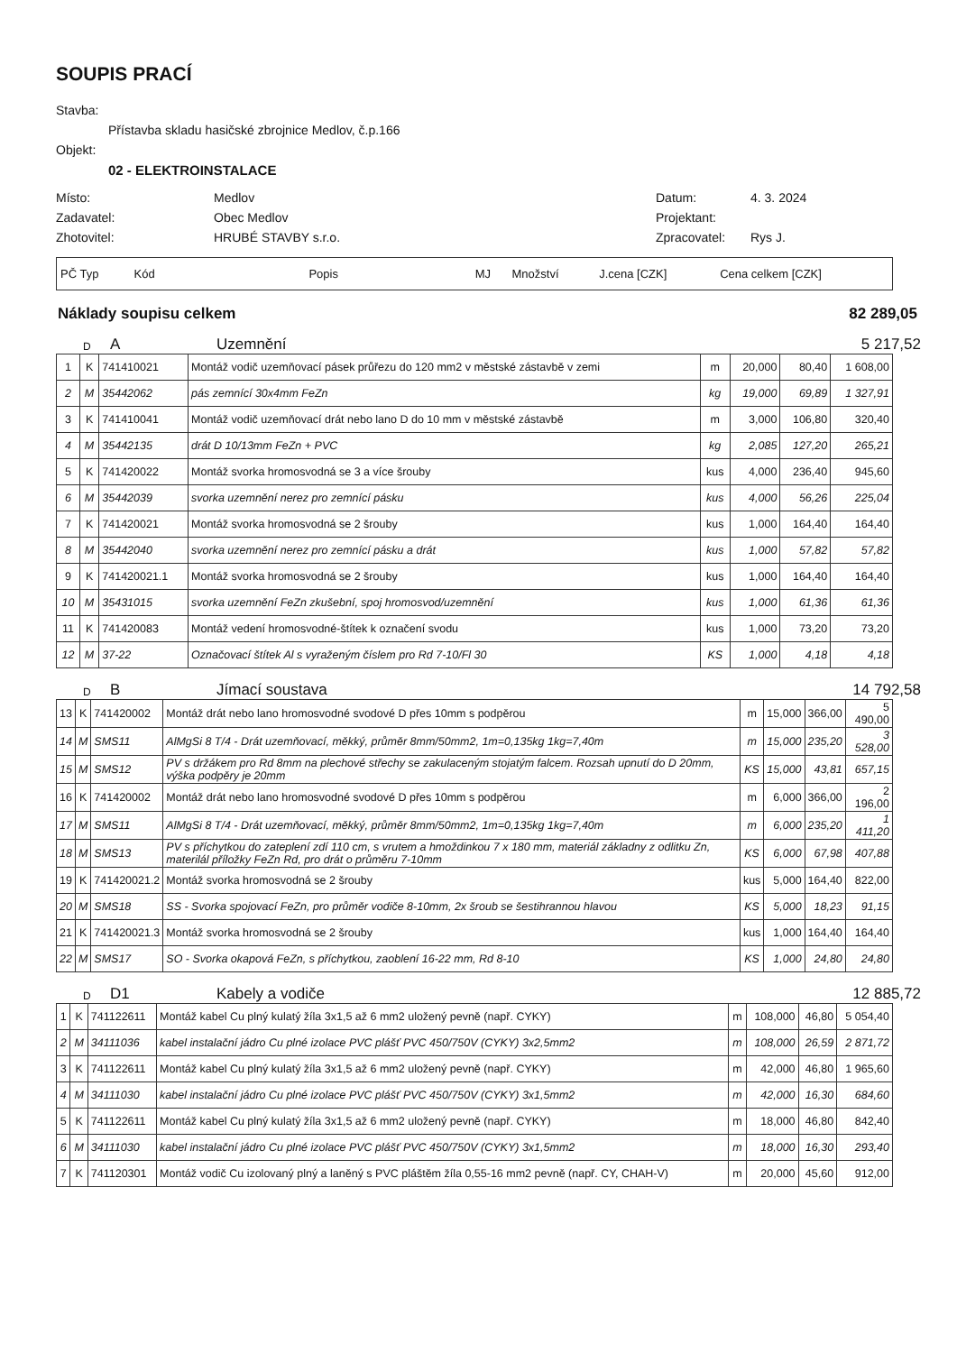SOUPIS PRACÍ
Stavba:
Přístavba skladu hasičské zbrojnice Medlov, č.p.166
Objekt:
02 - ELEKTROINSTALACE
Místo:
Medlov
Datum:
4. 3. 2024
Zadavatel:
Obec Medlov
Projektant:
Zhotovitel:
HRUBÉ STAVBY s.r.o.
Zpracovatel:
Rys J.
| PČ Typ | Kód | Popis | MJ | Množství | J.cena [CZK] | Cena celkem [CZK] |
Náklady soupisu celkem 82 289,05
D A Uzemnění 5 217,52
| 1 | K | 741410021 | Montáž vodič uzemňovací pásek průřezu do 120 mm2 v městské zástavbě v zemi | m | 20,000 | 80,40 | 1 608,00 |
| 2 | M | 35442062 | pás zemnící 30x4mm FeZn | kg | 19,000 | 69,89 | 1 327,91 |
| 3 | K | 741410041 | Montáž vodič uzemňovací drát nebo lano D do 10 mm v městské zástavbě | m | 3,000 | 106,80 | 320,40 |
| 4 | M | 35442135 | drát D 10/13mm FeZn + PVC | kg | 2,085 | 127,20 | 265,21 |
| 5 | K | 741420022 | Montáž svorka hromosvodná se 3 a více šrouby | kus | 4,000 | 236,40 | 945,60 |
| 6 | M | 35442039 | svorka uzemnění nerez pro zemnící pásku | kus | 4,000 | 56,26 | 225,04 |
| 7 | K | 741420021 | Montáž svorka hromosvodná se 2 šrouby | kus | 1,000 | 164,40 | 164,40 |
| 8 | M | 35442040 | svorka uzemnění nerez pro zemnící pásku a drát | kus | 1,000 | 57,82 | 57,82 |
| 9 | K | 741420021.1 | Montáž svorka hromosvodná se 2 šrouby | kus | 1,000 | 164,40 | 164,40 |
| 10 | M | 35431015 | svorka uzemnění FeZn zkušební, spoj hromosvod/uzemnění | kus | 1,000 | 61,36 | 61,36 |
| 11 | K | 741420083 | Montáž vedení hromosvodné-štítek k označení svodu | kus | 1,000 | 73,20 | 73,20 |
| 12 | M | 37-22 | Označovací štítek Al s vyraženým číslem pro Rd 7-10/Fl 30 | KS | 1,000 | 4,18 | 4,18 |
D B Jímací soustava 14 792,58
| 13 | K | 741420002 | Montáž drát nebo lano hromosvodné svodové D přes 10mm s podpěrou | m | 15,000 | 366,00 | 5 490,00 |
| 14 | M | SMS11 | AlMgSi 8 T/4 - Drát uzemňovací, měkký, průměr 8mm/50mm2, 1m=0,135kg 1kg=7,40m | m | 15,000 | 235,20 | 3 528,00 |
| 15 | M | SMS12 | PV s držákem pro Rd 8mm na plechové střechy se zakulaceným stojatým falcem. Rozsah upnutí do D 20mm, výška podpěry je 20mm | KS | 15,000 | 43,81 | 657,15 |
| 16 | K | 741420002 | Montáž drát nebo lano hromosvodné svodové D přes 10mm s podpěrou | m | 6,000 | 366,00 | 2 196,00 |
| 17 | M | SMS11 | AlMgSi 8 T/4 - Drát uzemňovací, měkký, průměr 8mm/50mm2, 1m=0,135kg 1kg=7,40m | m | 6,000 | 235,20 | 1 411,20 |
| 18 | M | SMS13 | PV s příchytkou do zateplení zdí 110 cm, s vrutem a hmoždinkou 7 x 180 mm, materiál základny z odlitku Zn, materilál příložky FeZn Rd, pro drát o průměru 7-10mm | KS | 6,000 | 67,98 | 407,88 |
| 19 | K | 741420021.2 | Montáž svorka hromosvodná se 2 šrouby | kus | 5,000 | 164,40 | 822,00 |
| 20 | M | SMS18 | SS - Svorka spojovací FeZn, pro průměr vodiče 8-10mm, 2x šroub se šestihrannou hlavou | KS | 5,000 | 18,23 | 91,15 |
| 21 | K | 741420021.3 | Montáž svorka hromosvodná se 2 šrouby | kus | 1,000 | 164,40 | 164,40 |
| 22 | M | SMS17 | SO - Svorka okapová FeZn, s příchytkou, zaoblení 16-22 mm, Rd 8-10 | KS | 1,000 | 24,80 | 24,80 |
D D1 Kabely a vodiče 12 885,72
| 1 | K | 741122611 | Montáž kabel Cu plný kulatý žíla 3x1,5 až 6 mm2 uložený pevně (např. CYKY) | m | 108,000 | 46,80 | 5 054,40 |
| 2 | M | 34111036 | kabel instalační jádro Cu plné izolace PVC plášť PVC 450/750V (CYKY) 3x2,5mm2 | m | 108,000 | 26,59 | 2 871,72 |
| 3 | K | 741122611 | Montáž kabel Cu plný kulatý žíla 3x1,5 až 6 mm2 uložený pevně (např. CYKY) | m | 42,000 | 46,80 | 1 965,60 |
| 4 | M | 34111030 | kabel instalační jádro Cu plné izolace PVC plášť PVC 450/750V (CYKY) 3x1,5mm2 | m | 42,000 | 16,30 | 684,60 |
| 5 | K | 741122611 | Montáž kabel Cu plný kulatý žíla 3x1,5 až 6 mm2 uložený pevně (např. CYKY) | m | 18,000 | 46,80 | 842,40 |
| 6 | M | 34111030 | kabel instalační jádro Cu plné izolace PVC plášť PVC 450/750V (CYKY) 3x1,5mm2 | m | 18,000 | 16,30 | 293,40 |
| 7 | K | 741120301 | Montáž vodič Cu izolovaný plný a laněný s PVC pláštěm žíla 0,55-16 mm2 pevně (např. CY, CHAH-V) | m | 20,000 | 45,60 | 912,00 |